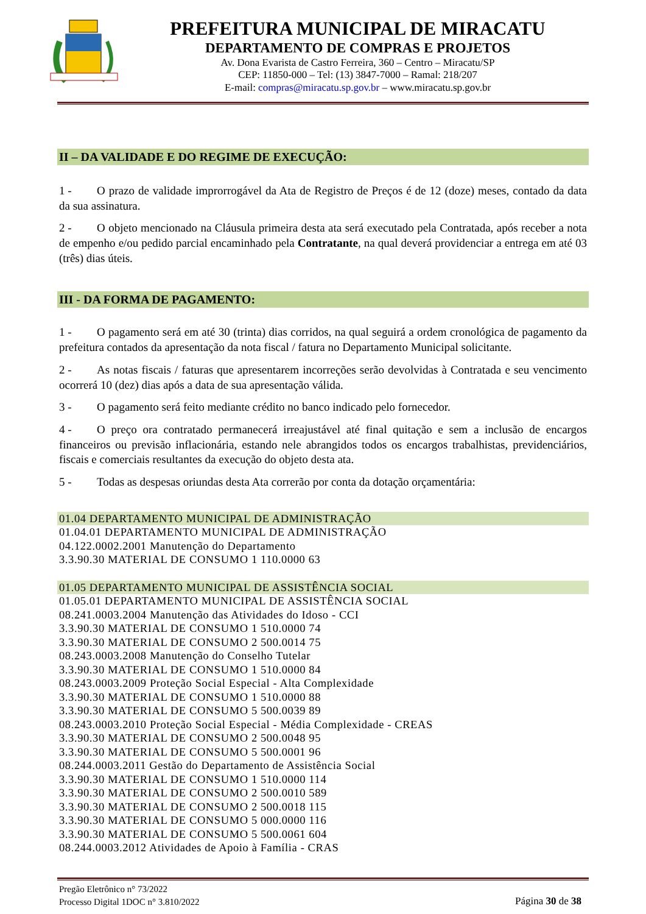PREFEITURA MUNICIPAL DE MIRACATU
DEPARTAMENTO DE COMPRAS E PROJETOS
Av. Dona Evarista de Castro Ferreira, 360 – Centro – Miracatu/SP
CEP: 11850-000 – Tel: (13) 3847-7000 – Ramal: 218/207
E-mail: compras@miracatu.sp.gov.br – www.miracatu.sp.gov.br
II – DA VALIDADE E DO REGIME DE EXECUÇÃO:
1 - O prazo de validade improrrogável da Ata de Registro de Preços é de 12 (doze) meses, contado da data da sua assinatura.
2 - O objeto mencionado na Cláusula primeira desta ata será executado pela Contratada, após receber a nota de empenho e/ou pedido parcial encaminhado pela Contratante, na qual deverá providenciar a entrega em até 03 (três) dias úteis.
III - DA FORMA DE PAGAMENTO:
1 - O pagamento será em até 30 (trinta) dias corridos, na qual seguirá a ordem cronológica de pagamento da prefeitura contados da apresentação da nota fiscal / fatura no Departamento Municipal solicitante.
2 - As notas fiscais / faturas que apresentarem incorreções serão devolvidas à Contratada e seu vencimento ocorrerá 10 (dez) dias após a data de sua apresentação válida.
3 - O pagamento será feito mediante crédito no banco indicado pelo fornecedor.
4 - O preço ora contratado permanecerá irreajustável até final quitação e sem a inclusão de encargos financeiros ou previsão inflacionária, estando nele abrangidos todos os encargos trabalhistas, previdenciários, fiscais e comerciais resultantes da execução do objeto desta ata.
5 - Todas as despesas oriundas desta Ata correrão por conta da dotação orçamentária:
01.04 DEPARTAMENTO MUNICIPAL DE ADMINISTRAÇÃO
01.04.01 DEPARTAMENTO MUNICIPAL DE ADMINISTRAÇÃO
04.122.0002.2001 Manutenção do Departamento
3.3.90.30 MATERIAL DE CONSUMO 1 110.0000 63
01.05 DEPARTAMENTO MUNICIPAL DE ASSISTÊNCIA SOCIAL
01.05.01 DEPARTAMENTO MUNICIPAL DE ASSISTÊNCIA SOCIAL
08.241.0003.2004 Manutenção das Atividades do Idoso - CCI
3.3.90.30 MATERIAL DE CONSUMO 1 510.0000 74
3.3.90.30 MATERIAL DE CONSUMO 2 500.0014 75
08.243.0003.2008 Manutenção do Conselho Tutelar
3.3.90.30 MATERIAL DE CONSUMO 1 510.0000 84
08.243.0003.2009 Proteção Social Especial - Alta Complexidade
3.3.90.30 MATERIAL DE CONSUMO 1 510.0000 88
3.3.90.30 MATERIAL DE CONSUMO 5 500.0039 89
08.243.0003.2010 Proteção Social Especial - Média Complexidade - CREAS
3.3.90.30 MATERIAL DE CONSUMO 2 500.0048 95
3.3.90.30 MATERIAL DE CONSUMO 5 500.0001 96
08.244.0003.2011 Gestão do Departamento de Assistência Social
3.3.90.30 MATERIAL DE CONSUMO 1 510.0000 114
3.3.90.30 MATERIAL DE CONSUMO 2 500.0010 589
3.3.90.30 MATERIAL DE CONSUMO 2 500.0018 115
3.3.90.30 MATERIAL DE CONSUMO 5 000.0000 116
3.3.90.30 MATERIAL DE CONSUMO 5 500.0061 604
08.244.0003.2012 Atividades de Apoio à Família - CRAS
Pregão Eletrônico n° 73/2022
Processo Digital 1DOC n° 3.810/2022
Página 30 de 38